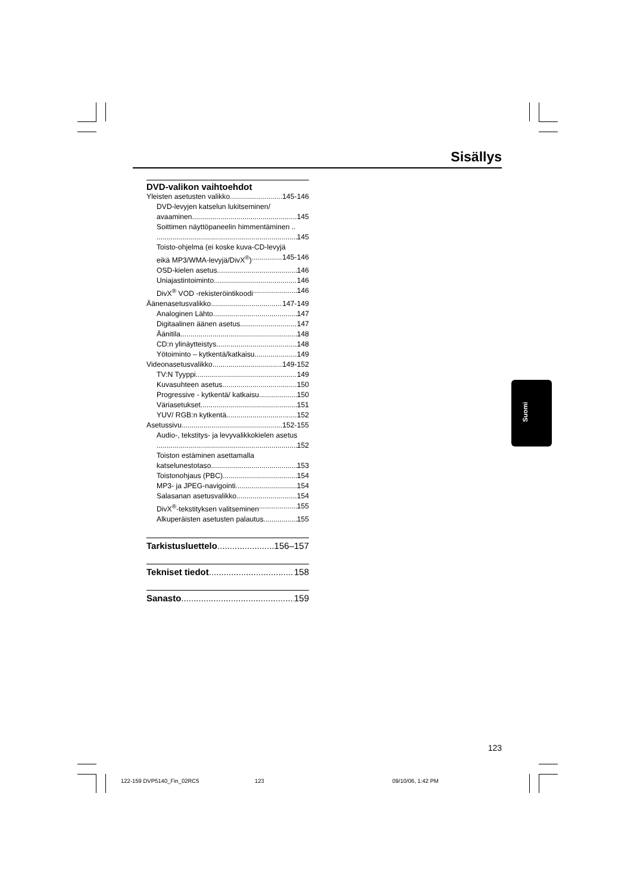Sisällys
DVD-valikon vaihtoehdot
Yleisten asetusten valikko 145-146
DVD-levyjen katselun lukitseminen/
avaaminen 145
Soittimen näyttöpaneelin himmentäminen ..
145
Toisto-ohjelma (ei koske kuva-CD-levyjä
eikä MP3/WMA-levyjä/DivX<sup>®</sup>) 145-146
OSD-kielen asetus 146
Uniajastintoiminto 146
DivX<sup>®</sup> VOD -rekisteröintikoodi 146
Äänenasetusvalikko 147-149
Analoginen Lähto 147
Digitaalinen äänen asetus 147
Äänitila 148
CD:n ylinäytteistys 148
Yötoiminto – kytkentä/katkaisu 149
Videonasetusvalikko 149-152
TV:N Tyyppi 149
Kuvasuhteen asetus 150
Progressive - kytkentä/ katkaisu 150
Väriasetukset 151
YUV/ RGB:n kytkentä 152
Asetussivu 152-155
Audio-, tekstitys- ja levyvalikkokielen asetus
152
Toiston estäminen asettamalla
katselunestotaso 153
Toistonohjaus (PBC) 154
MP3- ja JPEG-navigointi 154
Salasanan asetusvalikko 154
DivX<sup>®</sup>-tekstityksen valitseminen 155
Alkuperäisten asetusten palautus 155
Tarkistusluettelo 156–157
Tekniset tiedot 158
Sanasto 159
Suomi
123
122-159 DVP5140_Fin_02RC5 123 09/10/06, 1:42 PM